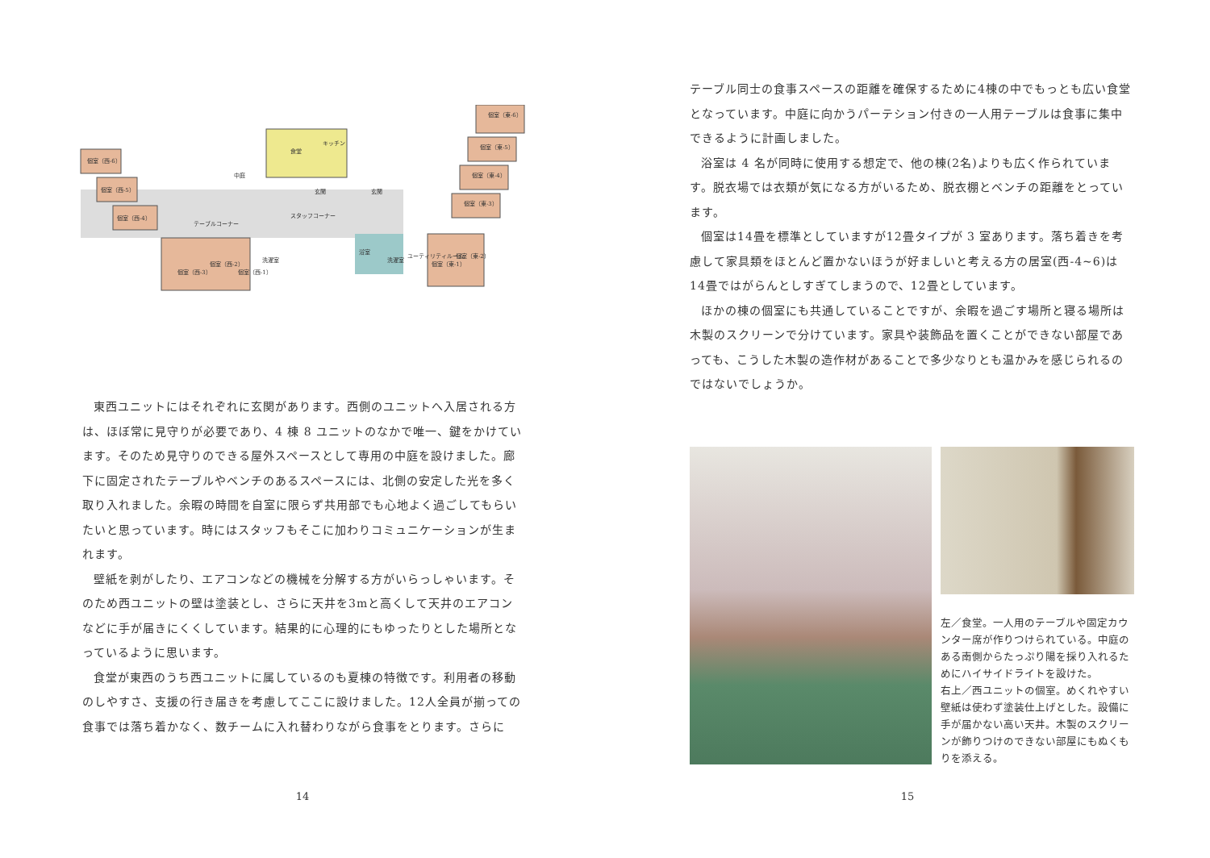個室（西-6）
個室（西-5）
個室（西-4）
中庭
食堂
キッチン
浴室
テーブルコーナー
玄関
玄関
スタッフコーナー
洗濯室
洗濯室
ユーティリティルーム
個室（西-3）
個室（西-2）
個室（西-1）
個室（東-1）
個室（東-2）
個室（東-6）
個室（東-5）
個室（東-4）
個室（東-3）
東西ユニットにはそれぞれに玄関があります。西側のユニットへ入居される方は、ほぼ常に見守りが必要であり、4 棟 8 ユニットのなかで唯一、鍵をかけています。そのため見守りのできる屋外スペースとして専用の中庭を設けました。廊下に固定されたテーブルやベンチのあるスペースには、北側の安定した光を多く取り入れました。余暇の時間を自室に限らず共用部でも心地よく過ごしてもらいたいと思っています。時にはスタッフもそこに加わりコミュニケーションが生まれます。
壁紙を剥がしたり、エアコンなどの機械を分解する方がいらっしゃいます。そのため西ユニットの壁は塗装とし、さらに天井を3mと高くして天井のエアコンなどに手が届きにくくしています。結果的に心理的にもゆったりとした場所となっているように思います。
食堂が東西のうち西ユニットに属しているのも夏棟の特徴です。利用者の移動のしやすさ、支援の行き届きを考慮してここに設けました。12人全員が揃っての食事では落ち着かなく、数チームに入れ替わりながら食事をとります。さらに
14
テーブル同士の食事スペースの距離を確保するために4棟の中でもっとも広い食堂となっています。中庭に向かうパーテション付きの一人用テーブルは食事に集中できるように計画しました。
浴室は 4 名が同時に使用する想定で、他の棟(2名)よりも広く作られています。脱衣場では衣類が気になる方がいるため、脱衣棚とベンチの距離をとっています。
個室は14畳を標準としていますが12畳タイプが 3 室あります。落ち着きを考慮して家具類をほとんど置かないほうが好ましいと考える方の居室(西-4~6)は14畳ではがらんとしすぎてしまうので、12畳としています。
ほかの棟の個室にも共通していることですが、余暇を過ごす場所と寝る場所は木製のスクリーンで分けています。家具や装飾品を置くことができない部屋であっても、こうした木製の造作材があることで多少なりとも温かみを感じられるのではないでしょうか。
左／食堂。一人用のテーブルや固定カウンター席が作りつけられている。中庭のある南側からたっぷり陽を採り入れるためにハイサイドライトを設けた。
右上／西ユニットの個室。めくれやすい壁紙は使わず塗装仕上げとした。設備に手が届かない高い天井。木製のスクリーンが飾りつけのできない部屋にもぬくもりを添える。
15